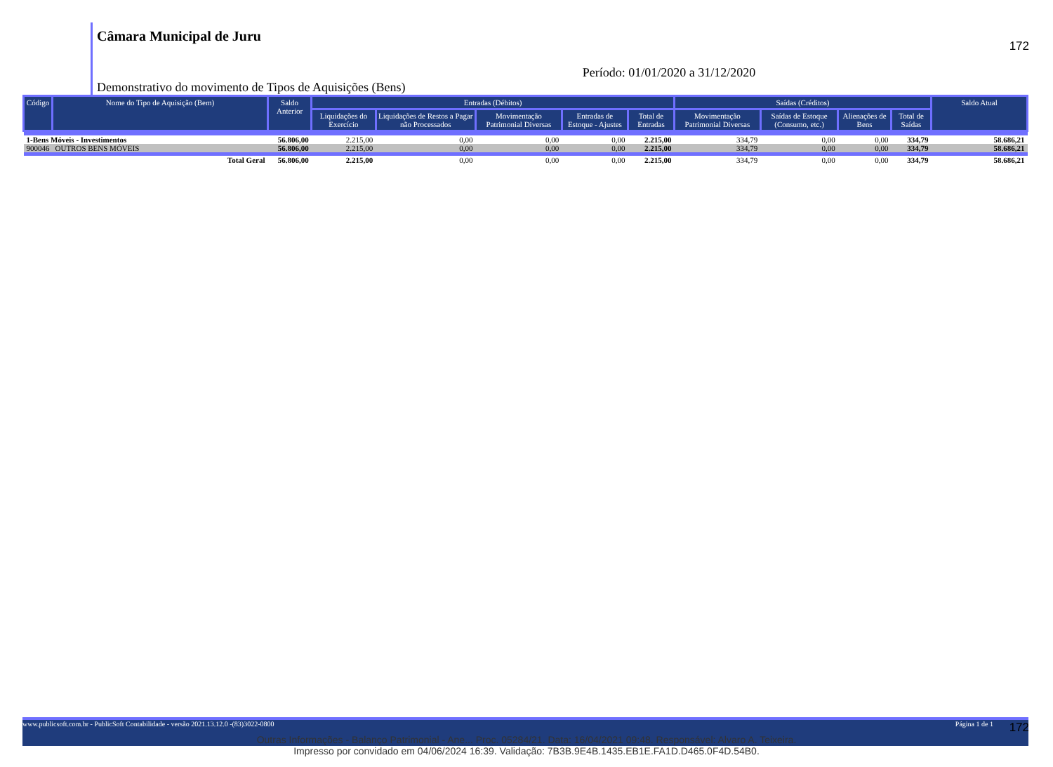172
Câmara Municipal de Juru
Período: 01/01/2020 a 31/12/2020
Demonstrativo do movimento de Tipos de Aquisições (Bens)
| Código | Nome do Tipo de Aquisição (Bem) | Saldo Anterior | Entradas (Débitos) | | | | | Saídas (Créditos) | | | | Saldo Atual |
| --- | --- | --- | --- | --- | --- | --- | --- | --- | --- | --- | --- | --- |
| | | | Liquidações do Exercício | Liquidações de Restos a Pagar não Processados | Movimentação Patrimonial Diversas | Entradas de Estoque - Ajustes | Total de Entradas | Movimentação Patrimonial Diversas | Saídas de Estoque (Consumo, etc.) | Alienações de Bens | Total de Saídas | |
| 1-Bens Móveis - Investimentos | | 56.806,00 | 2.215,00 | 0,00 | 0,00 | 0,00 | 2.215,00 | 334,79 | 0,00 | 0,00 | 334,79 | 58.686,21 |
| 900046 | OUTROS BENS MÓVEIS | 56.806,00 | 2.215,00 | 0,00 | 0,00 | 0,00 | 2.215,00 | 334,79 | 0,00 | 0,00 | 334,79 | 58.686,21 |
| | Total Geral | 56.806,00 | 2.215,00 | 0,00 | 0,00 | 0,00 | 2.215,00 | 334,79 | 0,00 | 0,00 | 334,79 | 58.686,21 |
www.publicsoft.com.br - PublicSoft Contabilidade - versão 2021.13.12.0 -(83)3022-0800 Página 1 de 1
Outras Informações - Balanço Patrimonial - Ane... Proc. 05284/21. Data: 16/04/2021 09:48. Responsável: Alvaro A. Teixeira.
Impresso por convidado em 04/06/2024 16:39. Validação: 7B3B.9E4B.1435.EB1E.FA1D.D465.0F4D.54B0.
172